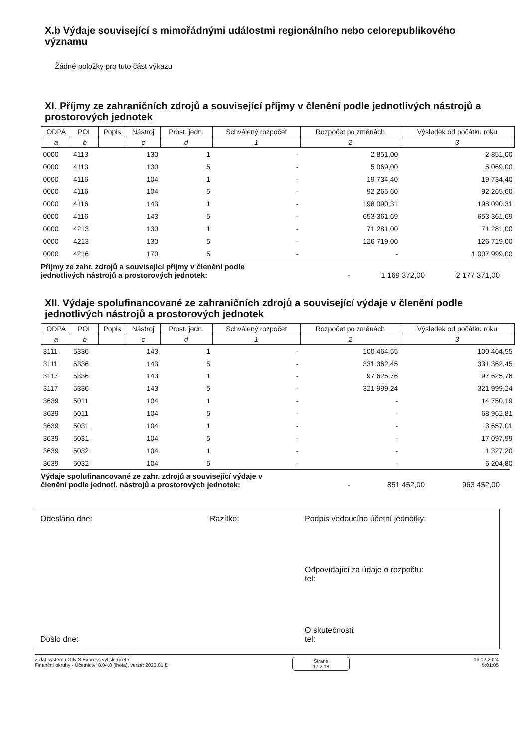X.b Výdaje související s mimořádnými událostmi regionálního nebo celorepublikového významu
Žádné položky pro tuto část výkazu
XI. Příjmy ze zahraničních zdrojů a související příjmy v členění podle jednotlivých nástrojů a prostorových jednotek
| ODPA | POL | Popis | Nástroj | Prost. jedn. | Schválený rozpočet | Rozpočet po změnách | Výsledek od počátku roku |
| --- | --- | --- | --- | --- | --- | --- | --- |
| a | b | | c | d | 1 | 2 | 3 |
| 0000 | 4113 | | 130 | 1 | - | 2 851,00 | 2 851,00 |
| 0000 | 4113 | | 130 | 5 | - | 5 069,00 | 5 069,00 |
| 0000 | 4116 | | 104 | 1 | - | 19 734,40 | 19 734,40 |
| 0000 | 4116 | | 104 | 5 | - | 92 265,60 | 92 265,60 |
| 0000 | 4116 | | 143 | 1 | - | 198 090,31 | 198 090,31 |
| 0000 | 4116 | | 143 | 5 | - | 653 361,69 | 653 361,69 |
| 0000 | 4213 | | 130 | 1 | - | 71 281,00 | 71 281,00 |
| 0000 | 4213 | | 130 | 5 | - | 126 719,00 | 126 719,00 |
| 0000 | 4216 | | 170 | 5 | - | - | 1 007 999,00 |
Příjmy ze zahr. zdrojů a související příjmy v členění podle jednotlivých nástrojů a prostorových jednotek:
- 1 169 372,00 2 177 371,00
XII. Výdaje spolufinancované ze zahraničních zdrojů a související výdaje v členění podle jednotlivých nástrojů a prostorových jednotek
| ODPA | POL | Popis | Nástroj | Prost. jedn. | Schválený rozpočet | Rozpočet po změnách | Výsledek od počátku roku |
| --- | --- | --- | --- | --- | --- | --- | --- |
| a | b | | c | d | 1 | 2 | 3 |
| 3111 | 5336 | | 143 | 1 | - | 100 464,55 | 100 464,55 |
| 3111 | 5336 | | 143 | 5 | - | 331 362,45 | 331 362,45 |
| 3117 | 5336 | | 143 | 1 | - | 97 625,76 | 97 625,76 |
| 3117 | 5336 | | 143 | 5 | - | 321 999,24 | 321 999,24 |
| 3639 | 5011 | | 104 | 1 | - | - | 14 750,19 |
| 3639 | 5011 | | 104 | 5 | - | - | 68 962,81 |
| 3639 | 5031 | | 104 | 1 | - | - | 3 657,01 |
| 3639 | 5031 | | 104 | 5 | - | - | 17 097,99 |
| 3639 | 5032 | | 104 | 1 | - | - | 1 327,20 |
| 3639 | 5032 | | 104 | 5 | - | - | 6 204,80 |
Výdaje spolufinancované ze zahr. zdrojů a související výdaje v členění podle jednotl. nástrojů a prostorových jednotek:
- 851 452,00 963 452,00
Odesláno dne:
Došlo dne:
Razítko: Podpis vedoucího účetní jednotky:
Odpovídající za údaje o rozpočtu:
tel:
O skutečnosti:
tel:
Z dat systému GINIS Express vytiskl účetní
Finanční okruhy - Účetnictví 8.04.0 (lhota), verze: 2023.01.D
Strana
17 z 18
16.02.2024
5:01:05